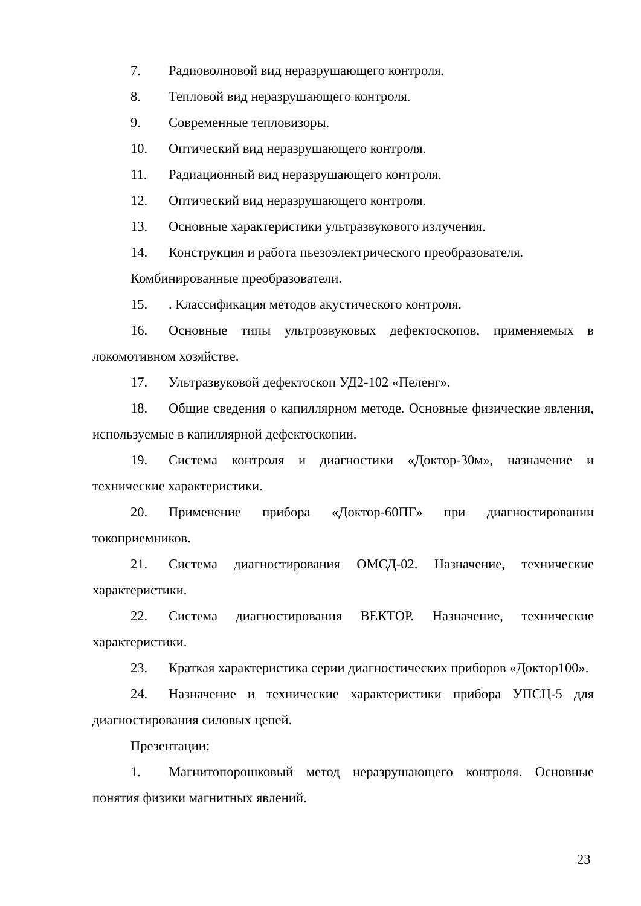7. Радиоволновой вид неразрушающего контроля.
8. Тепловой вид неразрушающего контроля.
9. Современные тепловизоры.
10. Оптический вид неразрушающего контроля.
11. Радиационный вид неразрушающего контроля.
12. Оптический вид неразрушающего контроля.
13. Основные характеристики ультразвукового излучения.
14. Конструкция и работа пьезоэлектрического преобразователя.
Комбинированные преобразователи.
15.. Классификация методов акустического контроля.
16. Основные типы ультрозвуковых дефектоскопов, применяемых в локомотивном хозяйстве.
17. Ультразвуковой дефектоскоп УД2-102 «Пеленг».
18. Общие сведения о капиллярном методе. Основные физические явления, используемые в капиллярной дефектоскопии.
19. Система контроля и диагностики «Доктор-30м», назначение и технические характеристики.
20. Применение прибора «Доктор-60ПГ» при диагностировании токоприемников.
21. Система диагностирования ОМСД-02. Назначение, технические характеристики.
22. Система диагностирования ВЕКТОР. Назначение, технические характеристики.
23. Краткая характеристика серии диагностических приборов «Доктор100».
24. Назначение и технические характеристики прибора УПСЦ-5 для диагностирования силовых цепей.
Презентации:
1. Магнитопорошковый метод неразрушающего контроля. Основные понятия физики магнитных явлений.
23